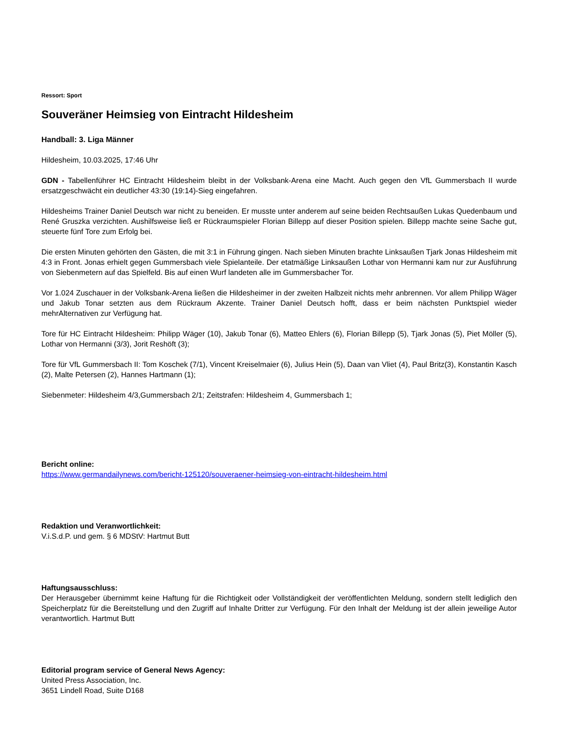Ressort: Sport
Souveräner Heimsieg von Eintracht Hildesheim
Handball: 3. Liga Männer
Hildesheim, 10.03.2025, 17:46 Uhr
GDN - Tabellenführer HC Eintracht Hildesheim bleibt in der Volksbank-Arena eine Macht. Auch gegen den VfL Gummersbach II wurde ersatzgeschwächt ein deutlicher 43:30 (19:14)-Sieg eingefahren.
Hildesheims Trainer Daniel Deutsch war nicht zu beneiden. Er musste unter anderem auf seine beiden Rechtsaußen Lukas Quedenbaum und René Gruszka verzichten. Aushilfsweise ließ er Rückraumspieler Florian Billepp auf dieser Position spielen. Billepp machte seine Sache gut, steuerte fünf Tore zum Erfolg bei.
Die ersten Minuten gehörten den Gästen, die mit 3:1 in Führung gingen. Nach sieben Minuten brachte Linksaußen Tjark Jonas Hildesheim mit 4:3 in Front. Jonas erhielt gegen Gummersbach viele Spielanteile. Der etatmäßige Linksaußen Lothar von Hermanni kam nur zur Ausführung von Siebenmetern auf das Spielfeld. Bis auf einen Wurf landeten alle im Gummersbacher Tor.
Vor 1.024 Zuschauer in der Volksbank-Arena ließen die Hildesheimer in der zweiten Halbzeit nichts mehr anbrennen. Vor allem Philipp Wäger und Jakub Tonar setzten aus dem Rückraum Akzente. Trainer Daniel Deutsch hofft, dass er beim nächsten Punktspiel wieder mehrAlternativen zur Verfügung hat.
Tore für HC Eintracht Hildesheim: Philipp Wäger (10), Jakub Tonar (6), Matteo Ehlers (6), Florian Billepp (5), Tjark Jonas (5), Piet Möller (5), Lothar von Hermanni (3/3), Jorit Reshöft (3);
Tore für VfL Gummersbach II: Tom Koschek (7/1), Vincent Kreiselmaier (6), Julius Hein (5), Daan van Vliet (4), Paul Britz(3), Konstantin Kasch (2), Malte Petersen (2), Hannes Hartmann (1);
Siebenmeter: Hildesheim 4/3,Gummersbach 2/1; Zeitstrafen: Hildesheim 4, Gummersbach 1;
Bericht online:
https://www.germandailynews.com/bericht-125120/souveraener-heimsieg-von-eintracht-hildesheim.html
Redaktion und Veranwortlichkeit:
V.i.S.d.P. und gem. § 6 MDStV: Hartmut Butt
Haftungsausschluss:
Der Herausgeber übernimmt keine Haftung für die Richtigkeit oder Vollständigkeit der veröffentlichten Meldung, sondern stellt lediglich den Speicherplatz für die Bereitstellung und den Zugriff auf Inhalte Dritter zur Verfügung. Für den Inhalt der Meldung ist der allein jeweilige Autor verantwortlich. Hartmut Butt
Editorial program service of General News Agency:
United Press Association, Inc.
3651 Lindell Road, Suite D168